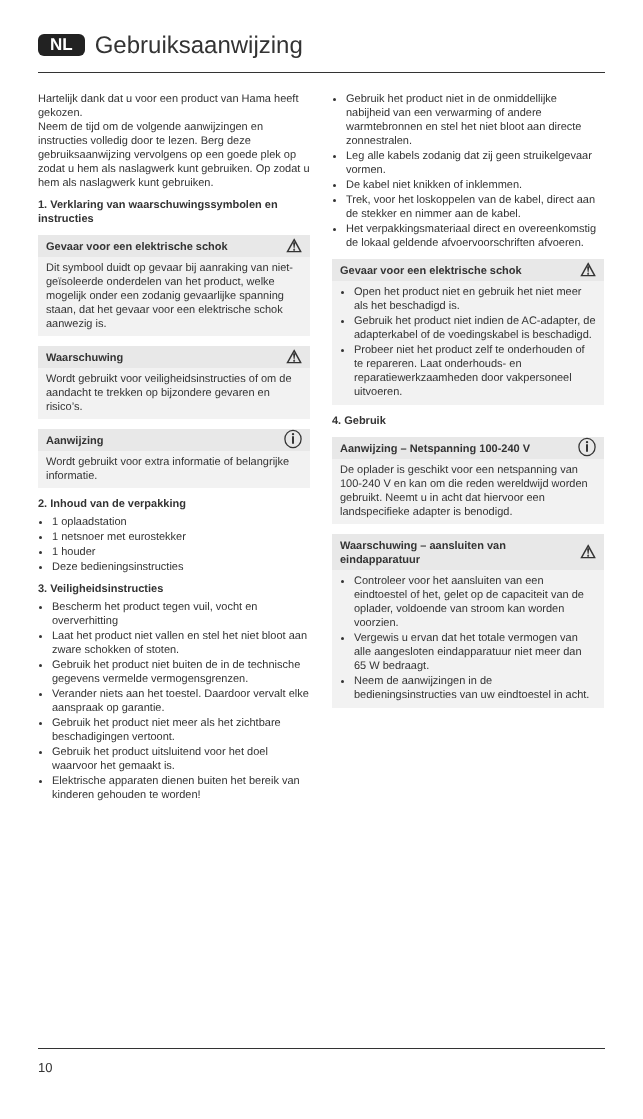NL Gebruiksaanwijzing
Hartelijk dank dat u voor een product van Hama heeft gekozen.
Neem de tijd om de volgende aanwijzingen en instructies volledig door te lezen. Berg deze gebruiksaanwijzing vervolgens op een goede plek op zodat u hem als naslagwerk kunt gebruiken. Op zodat u hem als naslagwerk kunt gebruiken.
1. Verklaring van waarschuwingssymbolen en instructies
Gevaar voor een elektrische schok ⚠
Dit symbool duidt op gevaar bij aanraking van niet-geïsoleerde onderdelen van het product, welke mogelijk onder een zodanig gevaarlijke spanning staan, dat het gevaar voor een elektrische schok aanwezig is.
Waarschuwing ⚠
Wordt gebruikt voor veiligheidsinstructies of om de aandacht te trekken op bijzondere gevaren en risico’s.
Aanwijzing ⓘ
Wordt gebruikt voor extra informatie of belangrijke informatie.
2. Inhoud van de verpakking
1 oplaadstation
1 netsnoer met eurostekker
1 houder
Deze bedieningsinstructies
3. Veiligheidsinstructies
Bescherm het product tegen vuil, vocht en oververhitting
Laat het product niet vallen en stel het niet bloot aan zware schokken of stoten.
Gebruik het product niet buiten de in de technische gegevens vermelde vermogensgrenzen.
Verander niets aan het toestel. Daardoor vervalt elke aanspraak op garantie.
Gebruik het product niet meer als het zichtbare beschadigingen vertoont.
Gebruik het product uitsluitend voor het doel waarvoor het gemaakt is.
Elektrische apparaten dienen buiten het bereik van kinderen gehouden te worden!
Gebruik het product niet in de onmiddellijke nabijheid van een verwarming of andere warmtebronnen en stel het niet bloot aan directe zonnestralen.
Leg alle kabels zodanig dat zij geen struikelgevaar vormen.
De kabel niet knikken of inklemmen.
Trek, voor het loskoppelen van de kabel, direct aan de stekker en nimmer aan de kabel.
Het verpakkingsmateriaal direct en overeenkomstig de lokaal geldende afvoervoorschriften afvoeren.
Gevaar voor een elektrische schok ⚠
Open het product niet en gebruik het niet meer als het beschadigd is.
Gebruik het product niet indien de AC-adapter, de adapterkabel of de voedingskabel is beschadigd.
Probeer niet het product zelf te onderhouden of te repareren. Laat onderhouds- en reparatiewerkzaamheden door vakpersoneel uitvoeren.
4. Gebruik
Aanwijzing – Netspanning 100-240 V ⓘ
De oplader is geschikt voor een netspanning van 100-240 V en kan om die reden wereldwijd worden gebruikt. Neemt u in acht dat hiervoor een landspecifieke adapter is benodigd.
Waarschuwing – aansluiten van eindapparatuur ⚠
Controleer voor het aansluiten van een eindtoestel of het, gelet op de capaciteit van de oplader, voldoende van stroom kan worden voorzien.
Vergewis u ervan dat het totale vermogen van alle aangesloten eindapparatuur niet meer dan 65 W bedraagt.
Neem de aanwijzingen in de bedieningsinstructies van uw eindtoestel in acht.
10